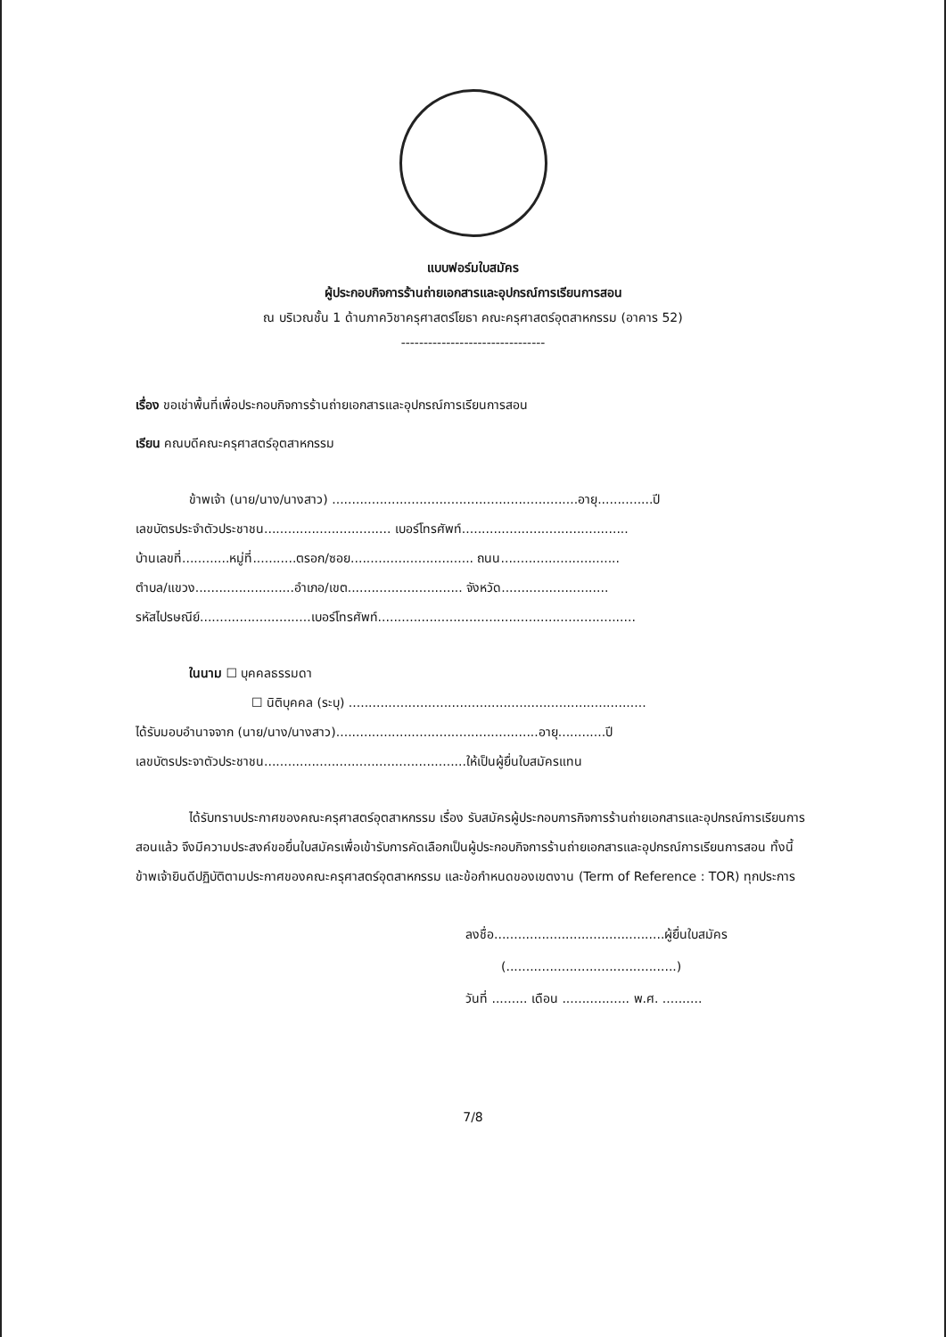แบบฟอร์มใบสมัคร
ผู้ประกอบกิจการร้านถ่ายเอกสารและอุปกรณ์การเรียนการสอน
ณ บริเวณชั้น 1 ด้านภาควิชาครุศาสตร์โยธา คณะครุศาสตร์อุตสาหกรรม (อาคาร 52)
--------------------------------
เรื่อง ขอเช่าพื้นที่เพื่อประกอบกิจการร้านถ่ายเอกสารและอุปกรณ์การเรียนการสอน
เรียน คณบดีคณะครุศาสตร์อุตสาหกรรม
ข้าพเจ้า (นาย/นาง/นางสาว) ..............................................................อายุ..............ปี
เลขบัตรประจำตัวประชาชน................................ เบอร์โทรศัพท์..........................................
บ้านเลขที่............หมู่ที่...........ตรอก/ซอย............................... ถนน..............................
ตำบล/แขวง.........................อำเภอ/เขต............................. จังหวัด...........................
รหัสไปรษณีย์............................เบอร์โทรศัพท์.................................................................
ในนาม ☐ บุคคลธรรมดา
☐ นิติบุคคล (ระบุ) ...........................................................................
ได้รับมอบอำนาจจาก (นาย/นาง/นางสาว)...................................................อายุ............ปี
เลขบัตรประจาตัวประชาชน...................................................ให้เป็นผู้ยื่นใบสมัครแทน
ได้รับทราบประกาศของคณะครุศาสตร์อุตสาหกรรม เรื่อง รับสมัครผู้ประกอบการกิจการร้านถ่ายเอกสารและอุปกรณ์การเรียนการสอนแล้ว จึงมีความประสงค์ขอยื่นใบสมัครเพื่อเข้ารับการคัดเลือกเป็นผู้ประกอบกิจการร้านถ่ายเอกสารและอุปกรณ์การเรียนการสอน ทั้งนี้ ข้าพเจ้ายินดีปฏิบัติตามประกาศของคณะครุศาสตร์อุตสาหกรรม และข้อกำหนดของเขตงาน (Term of Reference : TOR) ทุกประการ
ลงชื่อ...........................................ผู้ยื่นใบสมัคร
(...........................................)
วันที่ ......... เดือน ................. พ.ศ. ..........
7/8